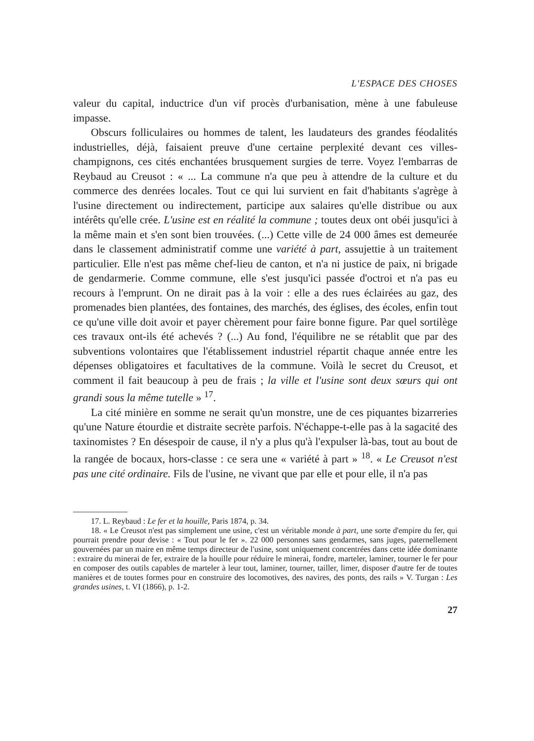L'ESPACE DES CHOSES
valeur du capital, inductrice d'un vif procès d'urbanisation, mène à une fabuleuse impasse.
Obscurs folliculaires ou hommes de talent, les laudateurs des grandes féodalités industrielles, déjà, faisaient preuve d'une certaine perplexité devant ces villes-champignons, ces cités enchantées brusquement surgies de terre. Voyez l'embarras de Reybaud au Creusot : « ... La commune n'a que peu à attendre de la culture et du commerce des denrées locales. Tout ce qui lui survient en fait d'habitants s'agrège à l'usine directement ou indirectement, participe aux salaires qu'elle distribue ou aux intérêts qu'elle crée. L'usine est en réalité la commune ; toutes deux ont obéi jusqu'ici à la même main et s'en sont bien trouvées. (...) Cette ville de 24 000 âmes est demeurée dans le classement administratif comme une variété à part, assujettie à un traitement particulier. Elle n'est pas même chef-lieu de canton, et n'a ni justice de paix, ni brigade de gendarmerie. Comme commune, elle s'est jusqu'ici passée d'octroi et n'a pas eu recours à l'emprunt. On ne dirait pas à la voir : elle a des rues éclairées au gaz, des promenades bien plantées, des fontaines, des marchés, des églises, des écoles, enfin tout ce qu'une ville doit avoir et payer chèrement pour faire bonne figure. Par quel sortilège ces travaux ont-ils été achevés ? (...) Au fond, l'équilibre ne se rétablit que par des subventions volontaires que l'établissement industriel répartit chaque année entre les dépenses obligatoires et facultatives de la commune. Voilà le secret du Creusot, et comment il fait beaucoup à peu de frais ; la ville et l'usine sont deux sœurs qui ont grandi sous la même tutelle » <sup>17</sup>.
La cité minière en somme ne serait qu'un monstre, une de ces piquantes bizarreries qu'une Nature étourdie et distraite secrète parfois. N'échappe-t-elle pas à la sagacité des taxinomistes ? En désespoir de cause, il n'y a plus qu'à l'expulser là-bas, tout au bout de la rangée de bocaux, hors-classe : ce sera une « variété à part » <sup>18</sup>. « Le Creusot n'est pas une cité ordinaire. Fils de l'usine, ne vivant que par elle et pour elle, il n'a pas
17. L. Reybaud : Le fer et la houille, Paris 1874, p. 34.
18. « Le Creusot n'est pas simplement une usine, c'est un véritable monde à part, une sorte d'empire du fer, qui pourrait prendre pour devise : « Tout pour le fer ». 22 000 personnes sans gendarmes, sans juges, paternellement gouvernées par un maire en même temps directeur de l'usine, sont uniquement concentrées dans cette idée dominante : extraire du minerai de fer, extraire de la houille pour réduire le minerai, fondre, marteler, laminer, tourner le fer pour en composer des outils capables de marteler à leur tout, laminer, tourner, tailler, limer, disposer d'autre fer de toutes manières et de toutes formes pour en construire des locomotives, des navires, des ponts, des rails » V. Turgan : Les grandes usines, t. VI (1866), p. 1-2.
27